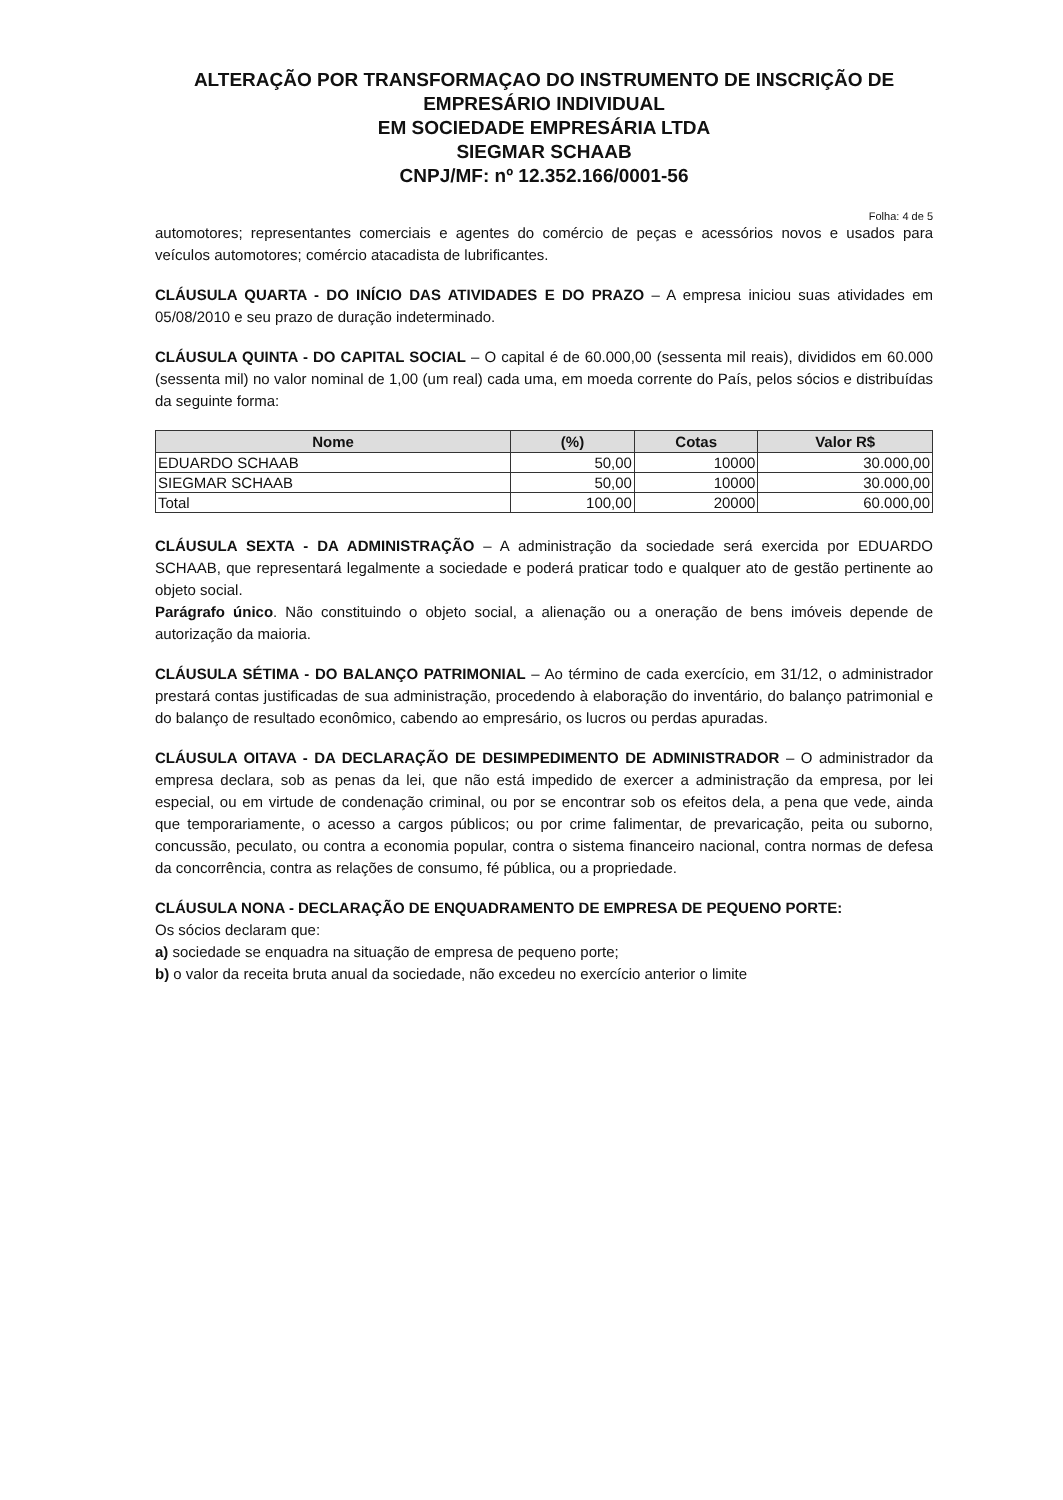ALTERAÇÃO POR TRANSFORMAÇAO DO INSTRUMENTO DE INSCRIÇÃO DE
EMPRESÁRIO INDIVIDUAL
EM SOCIEDADE EMPRESÁRIA LTDA
SIEGMAR SCHAAB
CNPJ/MF: nº 12.352.166/0001-56
Folha: 4 de 5
automotores; representantes comerciais e agentes do comércio de peças e acessórios novos e usados para veículos automotores; comércio atacadista de lubrificantes.
CLÁUSULA QUARTA - DO INÍCIO DAS ATIVIDADES E DO PRAZO – A empresa iniciou suas atividades em 05/08/2010 e seu prazo de duração indeterminado.
CLÁUSULA QUINTA - DO CAPITAL SOCIAL – O capital é de 60.000,00 (sessenta mil reais), divididos em 60.000 (sessenta mil) no valor nominal de 1,00 (um real) cada uma, em moeda corrente do País, pelos sócios e distribuídas da seguinte forma:
| Nome | (%) | Cotas | Valor R$ |
| --- | --- | --- | --- |
| EDUARDO SCHAAB | 50,00 | 10000 | 30.000,00 |
| SIEGMAR SCHAAB | 50,00 | 10000 | 30.000,00 |
| Total | 100,00 | 20000 | 60.000,00 |
CLÁUSULA SEXTA - DA ADMINISTRAÇÃO – A administração da sociedade será exercida por EDUARDO SCHAAB, que representará legalmente a sociedade e poderá praticar todo e qualquer ato de gestão pertinente ao objeto social.
Parágrafo único. Não constituindo o objeto social, a alienação ou a oneração de bens imóveis depende de autorização da maioria.
CLÁUSULA SÉTIMA - DO BALANÇO PATRIMONIAL – Ao término de cada exercício, em 31/12, o administrador prestará contas justificadas de sua administração, procedendo à elaboração do inventário, do balanço patrimonial e do balanço de resultado econômico, cabendo ao empresário, os lucros ou perdas apuradas.
CLÁUSULA OITAVA - DA DECLARAÇÃO DE DESIMPEDIMENTO DE ADMINISTRADOR – O administrador da empresa declara, sob as penas da lei, que não está impedido de exercer a administração da empresa, por lei especial, ou em virtude de condenação criminal, ou por se encontrar sob os efeitos dela, a pena que vede, ainda que temporariamente, o acesso a cargos públicos; ou por crime falimentar, de prevaricação, peita ou suborno, concussão, peculato, ou contra a economia popular, contra o sistema financeiro nacional, contra normas de defesa da concorrência, contra as relações de consumo, fé pública, ou a propriedade.
CLÁUSULA NONA - DECLARAÇÃO DE ENQUADRAMENTO DE EMPRESA DE PEQUENO PORTE:
Os sócios declaram que:
a) sociedade se enquadra na situação de empresa de pequeno porte;
b) o valor da receita bruta anual da sociedade, não excedeu no exercício anterior o limite